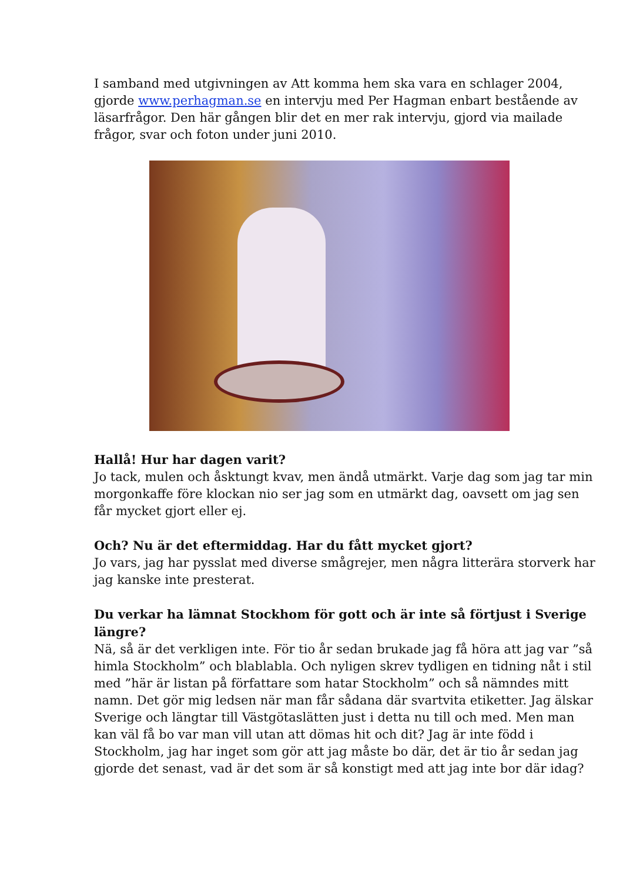I samband med utgivningen av Att komma hem ska vara en schlager 2004, gjorde www.perhagman.se en intervju med Per Hagman enbart bestående av läsarfrågor. Den här gången blir det en mer rak intervju, gjord via mailade frågor, svar och foton under juni 2010.
Hallå! Hur har dagen varit?
Jo tack, mulen och åsktungt kvav, men ändå utmärkt. Varje dag som jag tar min morgonkaffe före klockan nio ser jag som en utmärkt dag, oavsett om jag sen får mycket gjort eller ej.
Och? Nu är det eftermiddag. Har du fått mycket gjort?
Jo vars, jag har pysslat med diverse smågrejer, men några litterära storverk har jag kanske inte presterat.
Du verkar ha lämnat Stockhom för gott och är inte så förtjust i Sverige längre?
Nä, så är det verkligen inte. För tio år sedan brukade jag få höra att jag var ”så himla Stockholm” och blablabla. Och nyligen skrev tydligen en tidning nåt i stil med ”här är listan på författare som hatar Stockholm” och så nämndes mitt namn. Det gör mig ledsen när man får sådana där svartvita etiketter. Jag älskar Sverige och längtar till Västgötaslätten just i detta nu till och med. Men man kan väl få bo var man vill utan att dömas hit och dit? Jag är inte född i Stockholm, jag har inget som gör att jag måste bo där, det är tio år sedan jag gjorde det senast, vad är det som är så konstigt med att jag inte bor där idag?